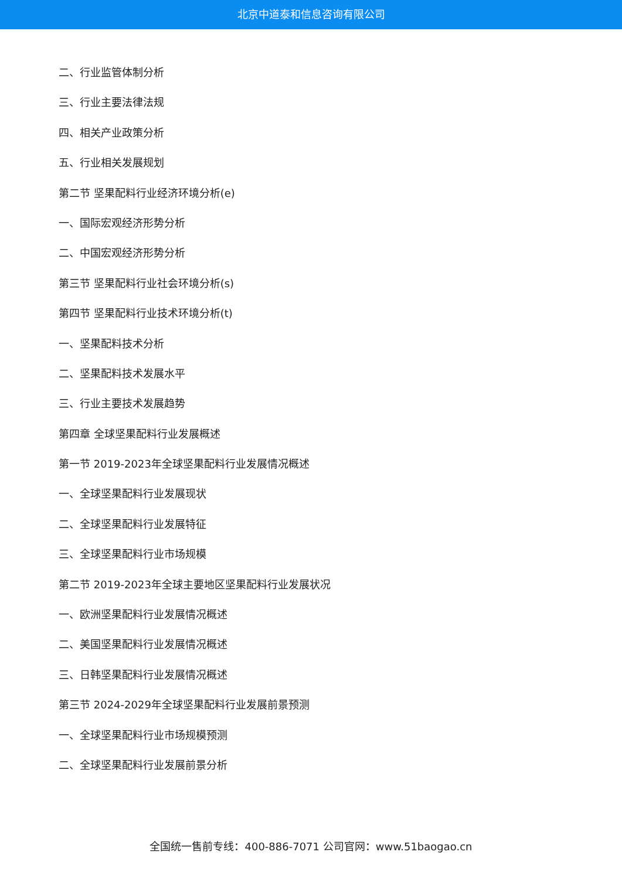北京中道泰和信息咨询有限公司
二、行业监管体制分析
三、行业主要法律法规
四、相关产业政策分析
五、行业相关发展规划
第二节 坚果配料行业经济环境分析(e)
一、国际宏观经济形势分析
二、中国宏观经济形势分析
第三节 坚果配料行业社会环境分析(s)
第四节 坚果配料行业技术环境分析(t)
一、坚果配料技术分析
二、坚果配料技术发展水平
三、行业主要技术发展趋势
第四章 全球坚果配料行业发展概述
第一节 2019-2023年全球坚果配料行业发展情况概述
一、全球坚果配料行业发展现状
二、全球坚果配料行业发展特征
三、全球坚果配料行业市场规模
第二节 2019-2023年全球主要地区坚果配料行业发展状况
一、欧洲坚果配料行业发展情况概述
二、美国坚果配料行业发展情况概述
三、日韩坚果配料行业发展情况概述
第三节 2024-2029年全球坚果配料行业发展前景预测
一、全球坚果配料行业市场规模预测
二、全球坚果配料行业发展前景分析
全国统一售前专线：400-886-7071 公司官网：www.51baogao.cn